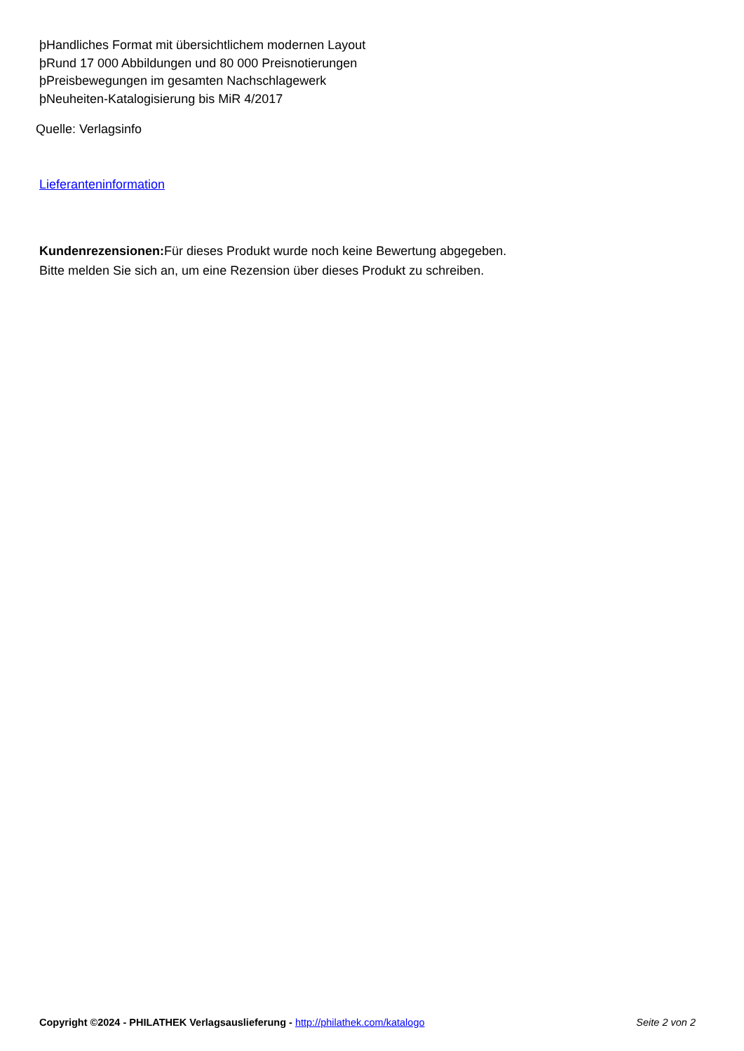þHandliches Format mit übersichtlichem modernen Layout
þRund 17 000 Abbildungen und 80 000 Preisnotierungen
þPreisbewegungen im gesamten Nachschlagewerk
þNeuheiten-Katalogisierung bis MiR 4/2017
Quelle: Verlagsinfo
Lieferanteninformation
Kundenrezensionen: Für dieses Produkt wurde noch keine Bewertung abgegeben.
Bitte melden Sie sich an, um eine Rezension über dieses Produkt zu schreiben.
Copyright ©2024 - PHILATHEK Verlagsauslieferung - http://philathek.com/katalogo Seite 2 von 2